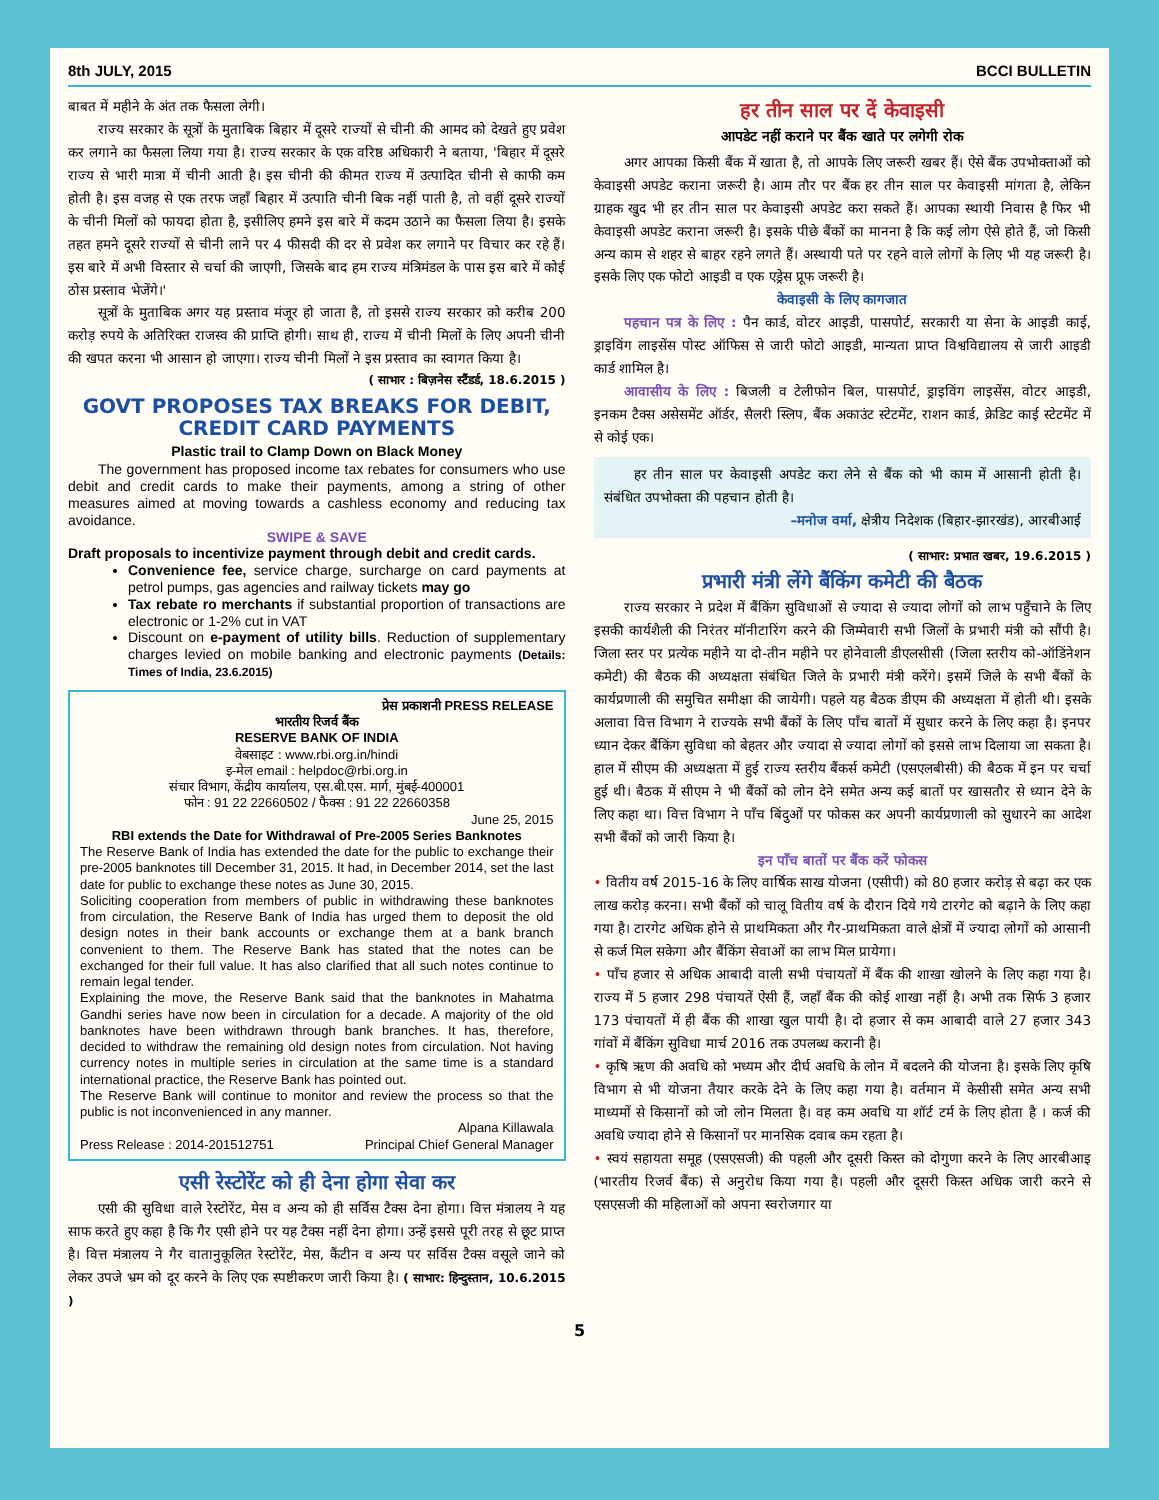8th JULY, 2015 BCCI BULLETIN
बाबत में महीने के अंत तक फैसला लेगी।
राज्य सरकार के सूत्रों के मुताबिक बिहार में दूसरे राज्यों से चीनी की आमद को देखते हुए प्रवेश कर लगाने का फैसला लिया गया है। राज्य सरकार के एक वरिष्ठ अधिकारी ने बताया, 'बिहार में दूसरे राज्य से भारी मात्रा में चीनी आती है। इस चीनी की कीमत राज्य में उत्पादित चीनी से काफी कम होती है। इस वजह से एक तरफ जहाँ बिहार में उत्पाति चीनी बिक नहीं पाती है, तो वहीं दूसरे राज्यों के चीनी मिलों को फायदा होता है, इसीलिए हमने इस बारे में कदम उठाने का फैसला लिया है। इसके तहत हमने दूसरे राज्यों से चीनी लाने पर 4 फीसदी की दर से प्रवेश कर लगाने पर विचार कर रहे हैं। इस बारे में अभी विस्तार से चर्चा की जाएगी, जिसके बाद हम राज्य मंत्रिमंडल के पास इस बारे में कोई ठोस प्रस्ताव भेजेंगे।'
सूत्रों के मुताबिक अगर यह प्रस्ताव मंजूर हो जाता है, तो इससे राज्य सरकार को करीब 200 करोड़ रुपये के अतिरिक्त राजस्व की प्राप्ति होगी। साथ ही, राज्य में चीनी मिलों के लिए अपनी चीनी की खपत करना भी आसान हो जाएगा। राज्य चीनी मिलों ने इस प्रस्ताव का स्वागत किया है।
( साभार : बिज़नेस स्टैंडर्ड, 18.6.2015 )
GOVT PROPOSES TAX BREAKS FOR DEBIT, CREDIT CARD PAYMENTS
Plastic trail to Clamp Down on Black Money
The government has proposed income tax rebates for consumers who use debit and credit cards to make their payments, among a string of other measures aimed at moving towards a cashless economy and reducing tax avoidance.
SWIPE & SAVE
Draft proposals to incentivize payment through debit and credit cards.
Convenience fee, service charge, surcharge on card payments at petrol pumps, gas agencies and railway tickets may go
Tax rebate ro merchants if substantial proportion of transactions are electronic or 1-2% cut in VAT
Discount on e-payment of utility bills. Reduction of supplementary charges levied on mobile banking and electronic payments (Details: Times of India, 23.6.2015)
प्रेस प्रकाशनी PRESS RELEASE
भारतीय रिजर्व बैंक
RESERVE BANK OF INDIA
वेबसाइट : www.rbi.org.in/hindi
इ-मेल email : helpdoc@rbi.org.in
संचार विभाग, केंद्रीय कार्यालय, एस.बी.एस. मार्ग, मुंबई-400001
फोन : 91 22 22660502 / फैक्स : 91 22 22660358
June 25, 2015
RBI extends the Date for Withdrawal of Pre-2005 Series Banknotes
The Reserve Bank of India has extended the date for the public to exchange their pre-2005 banknotes till December 31, 2015. It had, in December 2014, set the last date for public to exchange these notes as June 30, 2015.
Soliciting cooperation from members of public in withdrawing these banknotes from circulation, the Reserve Bank of India has urged them to deposit the old design notes in their bank accounts or exchange them at a bank branch convenient to them. The Reserve Bank has stated that the notes can be exchanged for their full value. It has also clarified that all such notes continue to remain legal tender.
Explaining the move, the Reserve Bank said that the banknotes in Mahatma Gandhi series have now been in circulation for a decade. A majority of the old banknotes have been withdrawn through bank branches. It has, therefore, decided to withdraw the remaining old design notes from circulation. Not having currency notes in multiple series in circulation at the same time is a standard international practice, the Reserve Bank has pointed out.
The Reserve Bank will continue to monitor and review the process so that the public is not inconvenienced in any manner.
Press Release : 2014-201512751 Alpana Killawala
Principal Chief General Manager
एसी रेस्टोरेंट को ही देना होगा सेवा कर
एसी की सुविधा वाले रेस्टोरेंट, मेस व अन्य को ही सर्विस टैक्स देना होगा। वित्त मंत्रालय ने यह साफ करते हुए कहा है कि गैर एसी होने पर यह टैक्स नहीं देना होगा। उन्हें इससे पूरी तरह से छूट प्राप्त है। वित्त मंत्रालय ने गैर वातानुकूलित रेस्टोरेंट, मेस, कैंटीन व अन्य पर सर्विस टैक्स वसूले जाने को लेकर उपजे भ्रम को दूर करने के लिए एक स्पष्टीकरण जारी किया है। ( साभार: हिन्दुस्तान, 10.6.2015 )
हर तीन साल पर दें केवाइसी
आपडेट नहीं कराने पर बैंक खाते पर लगेगी रोक
अगर आपका किसी बैंक में खाता है, तो आपके लिए जरूरी खबर हैं। ऐसे बैंक उपभोक्ताओं को केवाइसी अपडेट कराना जरूरी है। आम तौर पर बैंक हर तीन साल पर केवाइसी मांगता है, लेकिन ग्राहक खुद भी हर तीन साल पर केवाइसी अपडेट करा सकते हैं। आपका स्थायी निवास है फिर भी केवाइसी अपडेट कराना जरूरी है। इसके पीछे बैंकों का मानना है कि कई लोग ऐसे होते हैं, जो किसी अन्य काम से शहर से बाहर रहने लगते हैं। अस्थायी पते पर रहने वाले लोगों के लिए भी यह जरूरी है। इसके लिए एक फोटो आइडी व एक एड्रेस प्रूफ जरूरी है।
केवाइसी के लिए कागजात
पहचान पत्र के लिए : पैन कार्ड, वोटर आइडी, पासपोर्ट, सरकारी या सेना के आइडी काई, ड्राइविंग लाइसेंस पोस्ट ऑफिस से जारी फोटो आइडी, मान्यता प्राप्त विश्वविद्यालय से जारी आइडी कार्ड शामिल है।
आवासीय के लिए : बिजली व टेलीफोन बिल, पासपोर्ट, ड्राइविंग लाइसेंस, वोटर आइडी, इनकम टैक्स असेसमेंट ऑर्डर, सैलरी स्लिप, बैंक अकाउंट स्टेटमेंट, राशन कार्ड, क्रेडिट काई स्टेटमेंट में से कोई एक।
हर तीन साल पर केवाइसी अपडेट करा लेने से बैंक को भी काम में आसानी होती है। संबंधित उपभोक्ता की पहचान होती है।
–मनोज वर्मा, क्षेत्रीय निदेशक (बिहार-झारखंड), आरबीआई
( साभार: प्रभात खबर, 19.6.2015 )
प्रभारी मंत्री लेंगे बैंकिंग कमेटी की बैठक
राज्य सरकार ने प्रदेश में बैंकिंग सुविधाओं से ज्यादा से ज्यादा लोगों को लाभ पहुँचाने के लिए इसकी कार्यशैली की निरंतर मॉनीटारिंग करने की जिम्मेवारी सभी जिलों के प्रभारी मंत्री को सौंपी है। जिला स्तर पर प्रत्येक महीने या दो-तीन महीने पर होनेवाली डीएलसीसी (जिला स्तरीय को-ऑडिंनेशन कमेटी) की बैठक की अध्यक्षता संबंधित जिले के प्रभारी मंत्री करेंगे। इसमें जिले के सभी बैंकों के कार्यप्रणाली की समुचित समीक्षा की जायेगी। पहले यह बैठक डीएम की अध्यक्षता में होती थी। इसके अलावा वित्त विभाग ने राज्यके सभी बैंकों के लिए पाँच बातों में सुधार करने के लिए कहा है। इनपर ध्यान देकर बैंकिंग सुविधा को बेहतर और ज्यादा से ज्यादा लोगों को इससे लाभ दिलाया जा सकता है। हाल में सीएम की अध्यक्षता में हुई राज्य स्तरीय बैंकर्स कमेटी (एसएलबीसी) की बैठक में इन पर चर्चा हुई थी। बैठक में सीएम ने भी बैंकों को लोन देने समेत अन्य कई बातों पर खासतौर से ध्यान देने के लिए कहा था। वित्त विभाग ने पाँच बिंदुओं पर फोकस कर अपनी कार्यप्रणाली को सुधारने का आदेश सभी बैंकों को जारी किया है।
इन पाँच बातों पर बैंक करें फोकस
• वितीय वर्ष 2015-16 के लिए वार्षिक साख योजना (एसीपी) को 80 हजार करोड़ से बढ़ा कर एक लाख करोड़ करना। सभी बैंकों को चालू वितीय वर्ष के दौरान दिये गये टारगेट को बढ़ाने के लिए कहा गया है। टारगेट अधिक होने से प्राथमिकता और गैर-प्राथमिकता वाले क्षेत्रों में ज्यादा लोगों को आसानी से कर्ज मिल सकेगा और बैंकिंग सेवाओं का लाभ मिल प्रायेगा।
• पाँच हजार से अधिक आबादी वाली सभी पंचायतों में बैंक की शाखा खोलने के लिए कहा गया है। राज्य में 5 हजार 298 पंचायतें ऐसी हैं, जहाँ बैंक की कोई शाखा नहीं है। अभी तक सिर्फ 3 हजार 173 पंचायतों में ही बैंक की शाखा खुल पायी है। दो हजार से कम आबादी वाले 27 हजार 343 गांवों में बैंकिंग सुविधा मार्च 2016 तक उपलब्ध करानी है।
• कृषि ऋण की अवधि को भध्यम और दीर्घ अवधि के लोन में बदलने की योजना है। इसके लिए कृषि विभाग से भी योजना तैयार करके देने के लिए कहा गया है। वर्तमान में केसीसी समेत अन्य सभी माध्यमों से किसानों को जो लोन मिलता है। वह कम अवधि या शॉर्ट टर्म के लिए होता है । कर्ज की अवधि ज्यादा होने से किसानों पर मानसिक दवाब कम रहता है।
• स्वयं सहायता समूह (एसएसजी) की पहली और दूसरी किस्त को दोगुणा करने के लिए आरबीआइ (भारतीय रिजर्व बैंक) से अनुरोध किया गया है। पहली और दूसरी किस्त अधिक जारी करने से एसएसजी की महिलाओं को अपना स्वरोजगार या
5